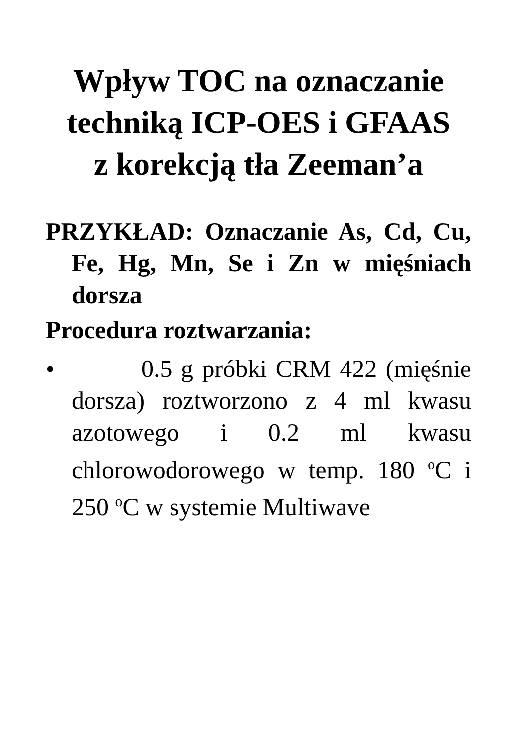Wpływ TOC na oznaczanie techniką ICP-OES i GFAAS
z korekcją tła Zeeman’a
PRZYKŁAD: Oznaczanie As, Cd, Cu, Fe, Hg, Mn, Se i Zn w mięśniach dorsza
Procedura roztwarzania:
• 0.5 g próbki CRM 422 (mięśnie dorsza) roztworzono z 4 ml kwasu azotowego i 0.2 ml kwasu chlorowodorowego w temp. 180 <sup>o</sup>C i 250 <sup>o</sup>C w systemie Multiwave